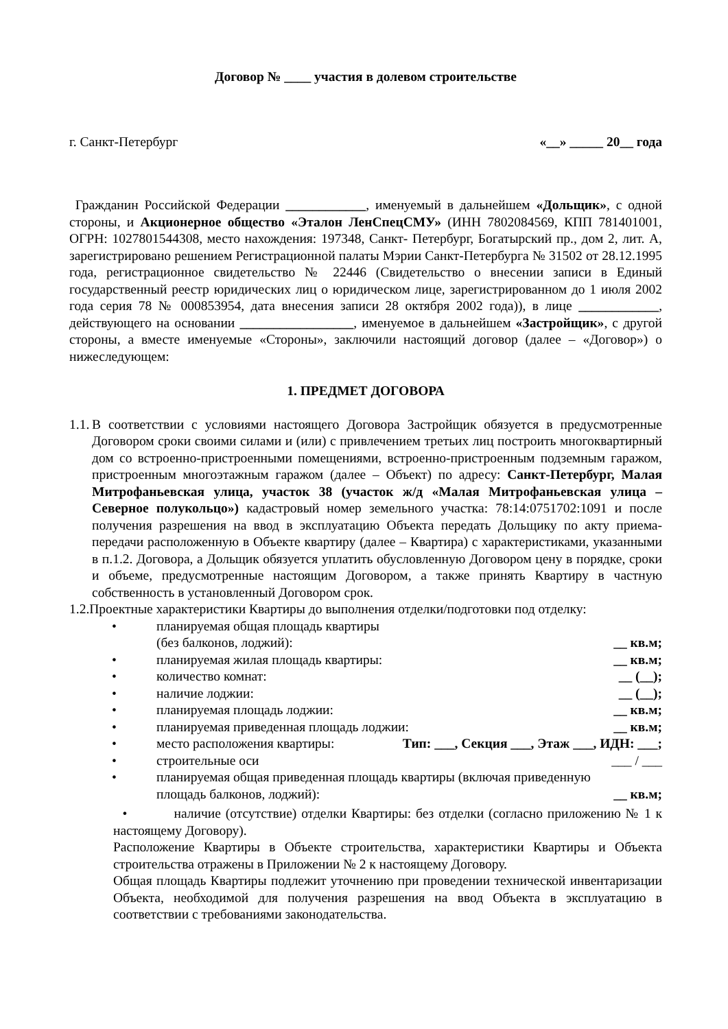Договор № ____ участия в долевом строительстве
г. Санкт-Петербург «__» _____ 20__ года
Гражданин Российской Федерации ____________, именуемый в дальнейшем «Дольщик», с одной стороны, и Акционерное общество «Эталон ЛенСпецСМУ» (ИНН 7802084569, КПП 781401001, ОГРН: 1027801544308, место нахождения: 197348, Санкт- Петербург, Богатырский пр., дом 2, лит. А, зарегистрировано решением Регистрационной палаты Мэрии Санкт-Петербурга № 31502 от 28.12.1995 года, регистрационное свидетельство № 22446 (Свидетельство о внесении записи в Единый государственный реестр юридических лиц о юридическом лице, зарегистрированном до 1 июля 2002 года серия 78 № 000853954, дата внесения записи 28 октября 2002 года)), в лице ____________, действующего на основании _________________, именуемое в дальнейшем «Застройщик», с другой стороны, а вместе именуемые «Стороны», заключили настоящий договор (далее – «Договор») о нижеследующем:
1. ПРЕДМЕТ ДОГОВОРА
1.1.
В соответствии с условиями настоящего Договора Застройщик обязуется в предусмотренные Договором сроки своими силами и (или) с привлечением третьих лиц построить многоквартирный дом со встроенно-пристроенными помещениями, встроенно-пристроенным подземным гаражом, пристроенным многоэтажным гаражом (далее – Объект) по адресу: Санкт-Петербург, Малая Митрофаньевская улица, участок 38 (участок ж/д «Малая Митрофаньевская улица – Северное полукольцо») кадастровый номер земельного участка: 78:14:0751702:1091 и после получения разрешения на ввод в эксплуатацию Объекта передать Дольщику по акту приема-передачи расположенную в Объекте квартиру (далее – Квартира) с характеристиками, указанными в п.1.2. Договора, а Дольщик обязуется уплатить обусловленную Договором цену в порядке, сроки и объеме, предусмотренные настоящим Договором, а также принять Квартиру в частную собственность в установленный Договором срок.
1.2.Проектные характеристики Квартиры до выполнения отделки/подготовки под отделку:
• планируемая общая площадь квартиры
(без балконов, лоджий): __ кв.м;
• планируемая жилая площадь квартиры: __ кв.м;
• количество комнат: __ (__);
• наличие лоджии: __ (__);
• планируемая площадь лоджии: __ кв.м;
• планируемая приведенная площадь лоджии: __ кв.м;
• место расположения квартиры: Тип: ___, Секция ___, Этаж ___, ИДН: ___;
• строительные оси ___ / ___
• планируемая общая приведенная площадь квартиры (включая приведенную
площадь балконов, лоджий): __ кв.м;
• наличие (отсутствие) отделки Квартиры: без отделки (согласно приложению № 1 к настоящему Договору).
Расположение Квартиры в Объекте строительства, характеристики Квартиры и Объекта строительства отражены в Приложении № 2 к настоящему Договору.
Общая площадь Квартиры подлежит уточнению при проведении технической инвентаризации Объекта, необходимой для получения разрешения на ввод Объекта в эксплуатацию в соответствии с требованиями законодательства.